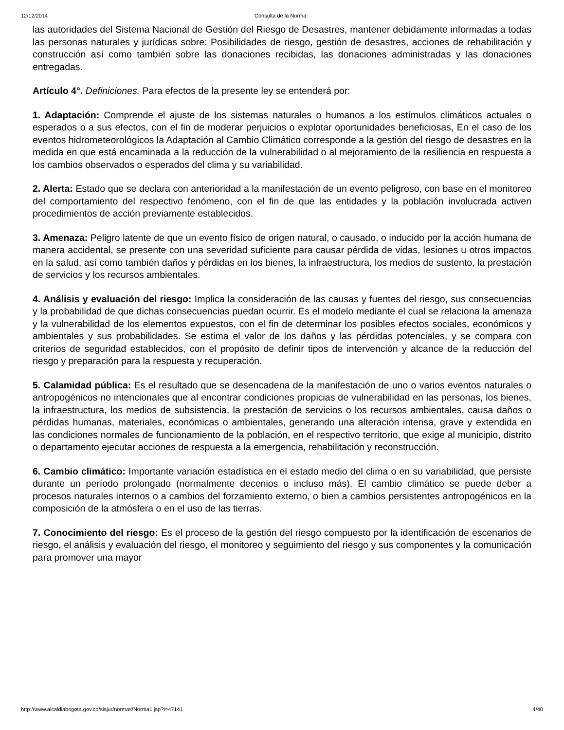12/12/2014 Consulta de la Norma:
las autoridades del Sistema Nacional de Gestión del Riesgo de Desastres, mantener debidamente informadas a todas las personas naturales y jurídicas sobre: Posibilidades de riesgo, gestión de desastres, acciones de rehabilitación y construcción así como también sobre las donaciones recibidas, las donaciones administradas y las donaciones entregadas.
Artículo 4°. Definiciones. Para efectos de la presente ley se entenderá por:
1. Adaptación: Comprende el ajuste de los sistemas naturales o humanos a los estímulos climáticos actuales o esperados o a sus efectos, con el fin de moderar perjuicios o explotar oportunidades beneficiosas, En el caso de los eventos hidrometeorológicos la Adaptación al Cambio Climático corresponde a la gestión del riesgo de desastres en la medida en que está encaminada a la reducción de la vulnerabilidad o al mejoramiento de la resiliencia en respuesta a los cambios observados o esperados del clima y su variabilidad.
2. Alerta: Estado que se declara con anterioridad a la manifestación de un evento peligroso, con base en el monitoreo del comportamiento del respectivo fenómeno, con el fin de que las entidades y la población involucrada activen procedimientos de acción previamente establecidos.
3. Amenaza: Peligro latente de que un evento físico de origen natural, o causado, o inducido por la acción humana de manera accidental, se presente con una severidad suficiente para causar pérdida de vidas, lesiones u otros impactos en la salud, así como también daños y pérdidas en los bienes, la infraestructura, los medios de sustento, la prestación de servicios y los recursos ambientales.
4. Análisis y evaluación del riesgo: Implica la consideración de las causas y fuentes del riesgo, sus consecuencias y la probabilidad de que dichas consecuencias puedan ocurrir. Es el modelo mediante el cual se relaciona la amenaza y la vulnerabilidad de los elementos expuestos, con el fin de determinar los posibles efectos sociales, económicos y ambientales y sus probabilidades. Se estima el valor de los daños y las pérdidas potenciales, y se compara con criterios de seguridad establecidos, con el propósito de definir tipos de intervención y alcance de la reducción del riesgo y preparación para la respuesta y recuperación.
5. Calamidad pública: Es el resultado que se desencadena de la manifestación de uno o varios eventos naturales o antropogénicos no intencionales que al encontrar condiciones propicias de vulnerabilidad en las personas, los bienes, la infraestructura, los medios de subsistencia, la prestación de servicios o los recursos ambientales, causa daños o pérdidas humanas, materiales, económicas o ambientales, generando una alteración intensa, grave y extendida en las condiciones normales de funcionamiento de la población, en el respectivo territorio, que exige al municipio, distrito o departamento ejecutar acciones de respuesta a la emergencia, rehabilitación y reconstrucción.
6. Cambio climático: Importante variación estadística en el estado medio del clima o en su variabilidad, que persiste durante un período prolongado (normalmente decenios o incluso más). El cambio climático se puede deber a procesos naturales internos o a cambios del forzamiento externo, o bien a cambios persistentes antropogénicos en la composición de la atmósfera o en el uso de las tierras.
7. Conocimiento del riesgo: Es el proceso de la gestión del riesgo compuesto por la identificación de escenarios de riesgo, el análisis y evaluación del riesgo, el monitoreo y seguimiento del riesgo y sus componentes y la comunicación para promover una mayor
http://www.alcaldiabogota.gov.co/sisjur/normas/Norma1.jsp?i=47141 4/40